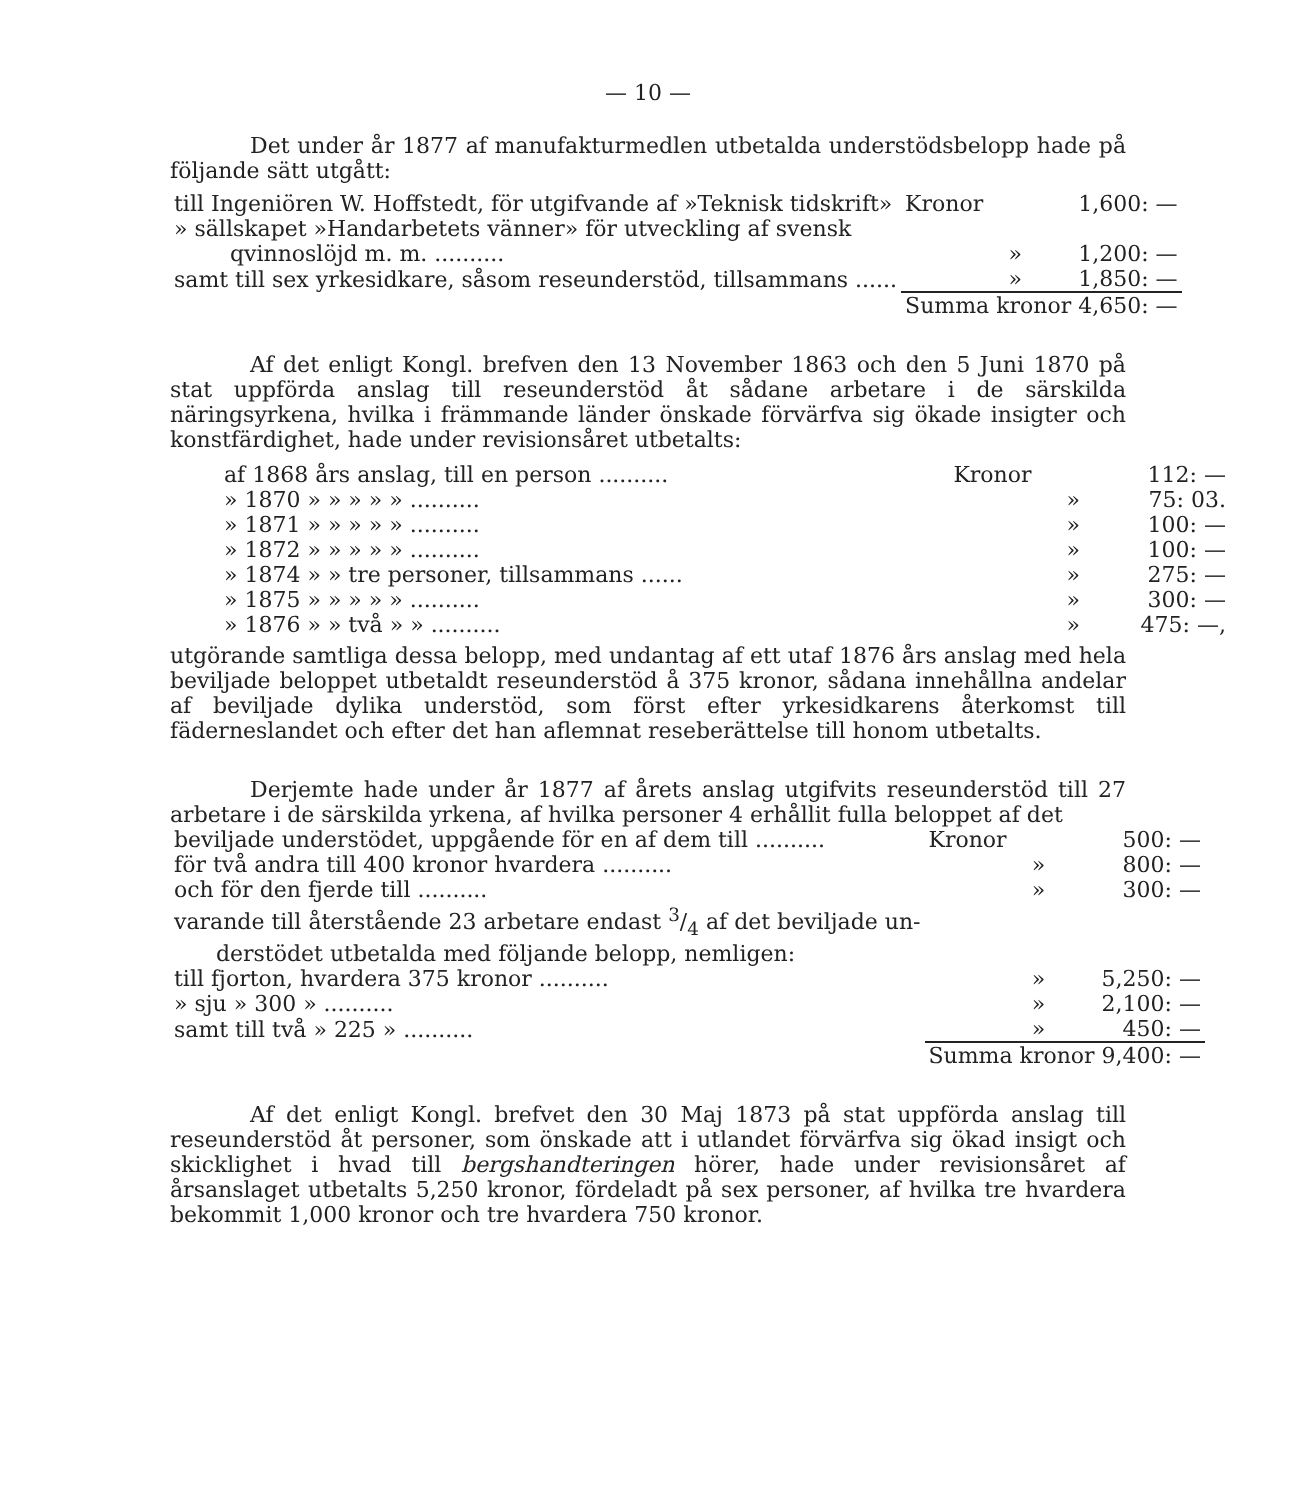— 10 —
Det under år 1877 af manufakturmedlen utbetalda understödsbelopp hade på följande sätt utgått:
| till Ingeniören W. Hoffstedt, för utgifvande af »Teknisk tidskrift» | Kronor | 1,600: — |
| » sällskapet »Handarbetets vänner» för utveckling af svensk qvinnoslöjd m. m. .......... | » | 1,200: — |
| samt till sex yrkesidkare, såsom reseunderstöd, tillsammans ...... | » | 1,850: — |
| | Summa kronor 4,650: — | |
Af det enligt Kongl. brefven den 13 November 1863 och den 5 Juni 1870 på stat uppförda anslag till reseunderstöd åt sådane arbetare i de särskilda näringsyrkena, hvilka i främmande länder önskade förvärfva sig ökade insigter och konstfärdighet, hade under revisionsåret utbetalts:
| af 1868 års anslag, till en person .......... | Kronor | 112: — |
| » 1870 » » » » » .......... | » | 75: 03. |
| » 1871 » » » » » .......... | » | 100: — |
| » 1872 » » » » » .......... | » | 100: — |
| » 1874 » » tre personer, tillsammans ...... | » | 275: — |
| » 1875 » » » » » .......... | » | 300: — |
| » 1876 » » två » » .......... | » | 475: —, |
utgörande samtliga dessa belopp, med undantag af ett utaf 1876 års anslag med hela beviljade beloppet utbetaldt reseunderstöd å 375 kronor, sådana innehållna andelar af beviljade dylika understöd, som först efter yrkesidkarens återkomst till fäderneslandet och efter det han aflemnat reseberättelse till honom utbetalts.
Derjemte hade under år 1877 af årets anslag utgifvits reseunderstöd till 27 arbetare i de särskilda yrkena, af hvilka personer 4 erhållit fulla beloppet af det
| beviljade understödet, uppgående för en af dem till .......... | Kronor | 500: — |
| för två andra till 400 kronor hvardera .......... | » | 800: — |
| och för den fjerde till .......... | » | 300: — |
| varande till återstående 23 arbetare endast 3/4 af det beviljade un- derstödet utbetalda med följande belopp, nemligen: | | |
| till fjorton, hvardera 375 kronor .......... | » | 5,250: — |
| » sju » 300 » .......... | » | 2,100: — |
| samt till två » 225 » .......... | » | 450: — |
| | Summa kronor 9,400: — | |
Af det enligt Kongl. brefvet den 30 Maj 1873 på stat uppförda anslag till reseunderstöd åt personer, som önskade att i utlandet förvärfva sig ökad insigt och skicklighet i hvad till bergshandteringen hörer, hade under revisionsåret af årsanslaget utbetalts 5,250 kronor, fördeladt på sex personer, af hvilka tre hvardera bekommit 1,000 kronor och tre hvardera 750 kronor.